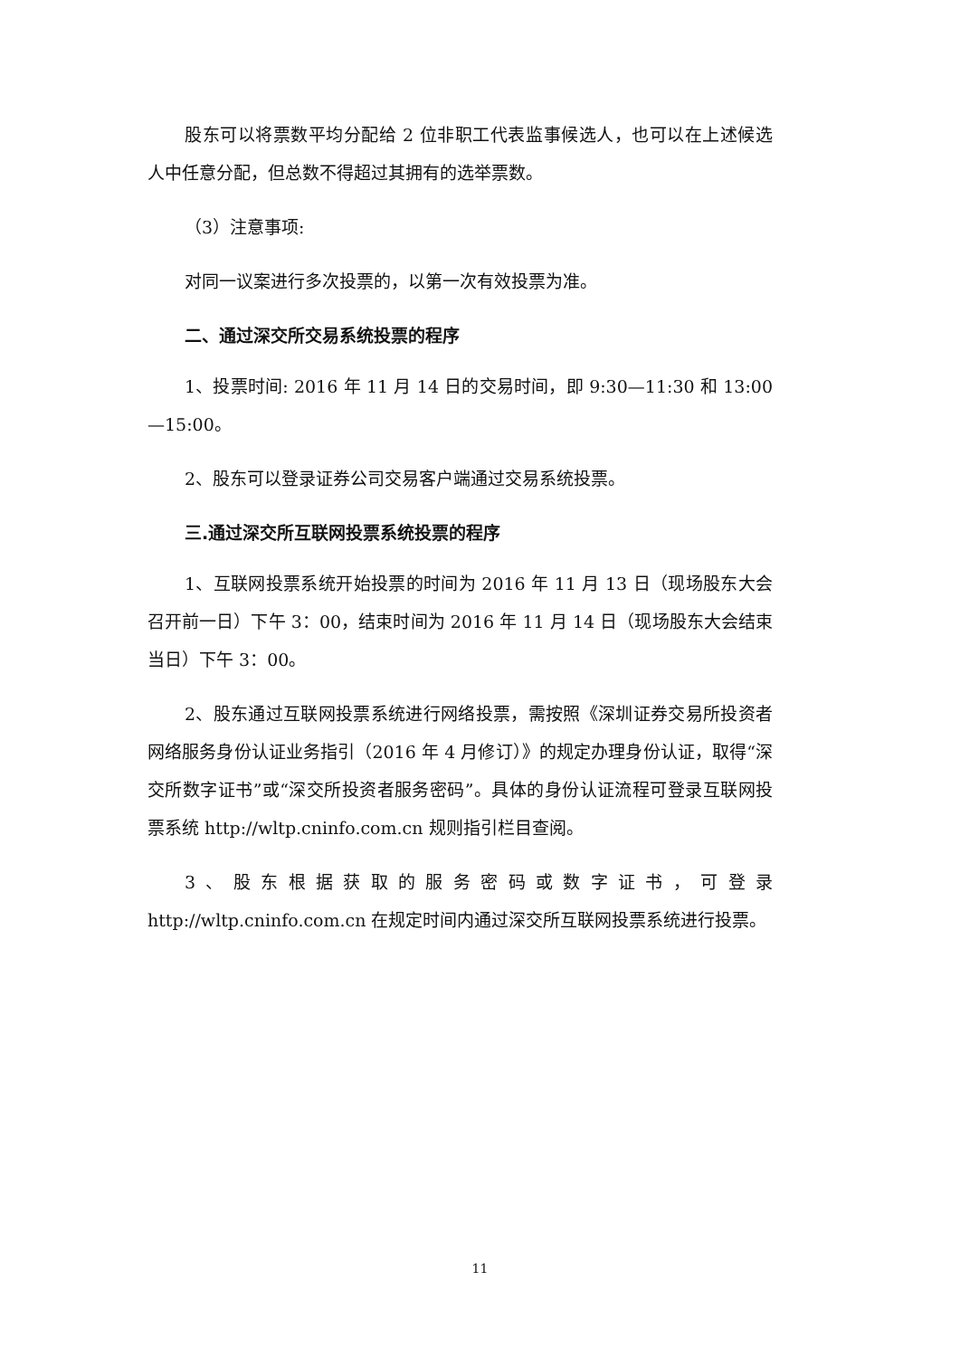股东可以将票数平均分配给 2 位非职工代表监事候选人，也可以在上述候选人中任意分配，但总数不得超过其拥有的选举票数。
（3）注意事项:
对同一议案进行多次投票的，以第一次有效投票为准。
二、通过深交所交易系统投票的程序
1、投票时间: 2016 年 11 月 14 日的交易时间，即 9:30—11:30 和 13:00—15:00。
2、股东可以登录证券公司交易客户端通过交易系统投票。
三.通过深交所互联网投票系统投票的程序
1、互联网投票系统开始投票的时间为 2016 年 11 月 13 日（现场股东大会召开前一日）下午 3：00，结束时间为 2016 年 11 月 14 日（现场股东大会结束当日）下午 3：00。
2、股东通过互联网投票系统进行网络投票，需按照《深圳证券交易所投资者网络服务身份认证业务指引（2016 年 4 月修订）》的规定办理身份认证，取得“深交所数字证书”或“深交所投资者服务密码”。具体的身份认证流程可登录互联网投票系统 http://wltp.cninfo.com.cn 规则指引栏目查阅。
3、股东根据获取的服务密码或数字证书，可登录 http://wltp.cninfo.com.cn 在规定时间内通过深交所互联网投票系统进行投票。
11